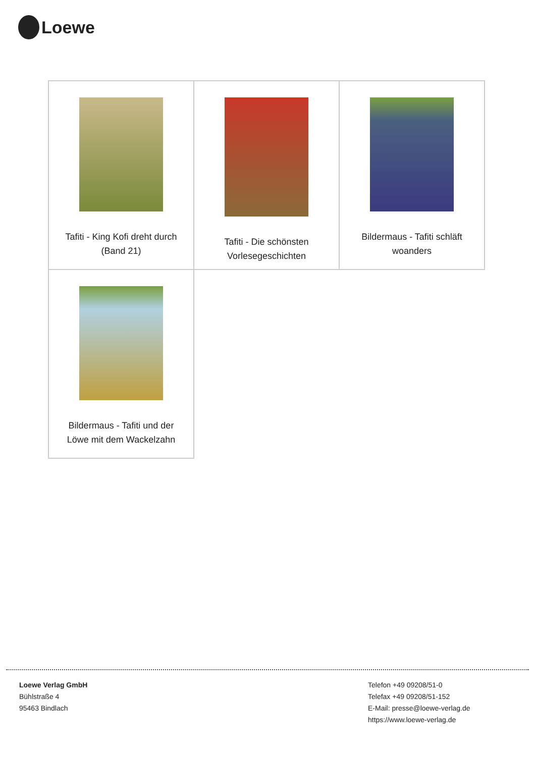Loewe
| Tafiti - King Kofi dreht durch (Band 21) | Tafiti - Die schönsten Vorlesegeschichten | Bildermaus - Tafiti schläft woanders |
| Bildermaus - Tafiti und der Löwe mit dem Wackelzahn | | |
Loewe Verlag GmbH
Bühlstraße 4
95463 Bindlach
Telefon +49 09208/51-0
Telefax +49 09208/51-152
E-Mail: presse@loewe-verlag.de
https://www.loewe-verlag.de